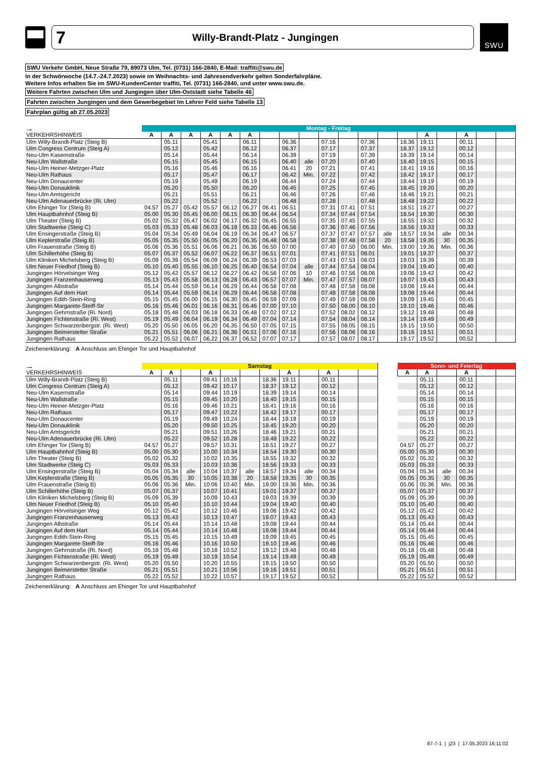7 Willy-Brandt-Platz - Jungingen
SWU
SWU Verkehr GmbH, Neue Straße 79, 89073 Ulm, Tel. (0731) 166-2840, E-Mail: traffiti@swu.de
In der Schwörwoche (14.7.-24.7.2023) sowie im Weihnachts- und Jahresendverkehr gelten Sonderfahrpläne.
Weitere Infos erhalten Sie im SWU-KundenCenter traffiti, Tel. (0731) 166-2840, und unter www.swu.de.
Weitere Fahrten zwischen Ulm und Jungingen über Ulm-Oststadt siehe Tabelle 46
Fahrten zwischen Jungingen und dem Gewerbegebiet Im Lehrer Feld siehe Tabelle 13
Fahrplan gültig ab 27.05.2023
| → | Montag - Freitag | | | | | | | | | | | | | | | | | | |
| VERKEHRSHINWEIS | A | A | A | A | A | A | | | | | | | | | A | | A | | |
| Ulm Willy-Brandt-Platz (Steig B) | | 05.11 | | 05.41 | | 06.11 | | 06.36 | | 07.16 | | 07.36 | | 18.36 | 19.11 | | 00.11 | | |
| Ulm Congress Centrum (Steig A) | | 05.12 | | 05.42 | | 06.12 | | 06.37 | | 07.17 | | 07.37 | | 18.37 | 19.12 | | 00.12 | | |
| Neu-Ulm Kasernstraße | | 05.14 | | 05.44 | | 06.14 | | 06.39 | | 07.19 | | 07.39 | | 18.39 | 19.14 | | 00.14 | | |
| Neu-Ulm Wallstraße | | 05.15 | | 05.45 | | 06.15 | | 06.40 | alle | 07.20 | | 07.40 | | 18.40 | 19.15 | | 00.15 | | |
| Neu-Ulm Heiner-Metzger-Platz | | 05.16 | | 05.46 | | 06.16 | | 06.41 | 20 | 07.21 | | 07.41 | | 18.41 | 19.16 | | 00.16 | | |
| Neu-Ulm Rathaus | | 05.17 | | 05.47 | | 06.17 | | 06.42 | Min. | 07.22 | | 07.42 | | 18.42 | 19.17 | | 00.17 | | |
| Neu-Ulm Donaucenter | | 05.19 | | 05.49 | | 06.19 | | 06.44 | | 07.24 | | 07.44 | | 18.44 | 19.19 | | 00.19 | | |
| Neu-Ulm Donauklinik | | 05.20 | | 05.50 | | 06.20 | | 06.45 | | 07.25 | | 07.45 | | 18.45 | 19.20 | | 00.20 | | |
| Neu-Ulm Amtsgericht | | 05.21 | | 05.51 | | 06.21 | | 06.46 | | 07.26 | | 07.46 | | 18.46 | 19.21 | | 00.21 | | |
| Neu-Ulm Adenauerbrücke (Ri. Ulm) | | 05.22 | | 05.52 | | 06.22 | | 06.48 | | 07.28 | | 07.48 | | 18.48 | 19.22 | | 00.22 | | |
| Ulm Ehinger Tor (Steig B) | 04.57 | 05.27 | 05.42 | 05.57 | 06.12 | 06.27 | 06.41 | 06.51 | | 07.31 | 07.41 | 07.51 | | 18.51 | 19.27 | | 00.27 | | |
| Ulm Hauptbahnhof (Steig B) | 05.00 | 05.30 | 05.45 | 06.00 | 06.15 | 06.30 | 06.44 | 06.54 | | 07.34 | 07.44 | 07.54 | | 18.54 | 19.30 | | 00.30 | | |
| Ulm Theater (Steig B) | 05.02 | 05.32 | 05.47 | 06.02 | 06.17 | 06.32 | 06.45 | 06.55 | | 07.35 | 07.45 | 07.55 | | 18.55 | 19.32 | | 00.32 | | |
| Ulm Stadtwerke (Steig C) | 05.03 | 05.33 | 05.48 | 06.03 | 06.18 | 06.33 | 06.46 | 06.56 | | 07.36 | 07.46 | 07.56 | | 18.56 | 19.33 | | 00.33 | | |
| Ulm Ensingerstraße (Steig B) | 05.04 | 05.34 | 05.49 | 06.04 | 06.19 | 06.34 | 06.47 | 06.57 | | 07.37 | 07.47 | 07.57 | alle | 18.57 | 19.34 | alle | 00.34 | | |
| Ulm Keplerstraße (Steig B) | 05.05 | 05.35 | 05.50 | 06.05 | 06.20 | 06.35 | 06.48 | 06.58 | | 07.38 | 07.48 | 07.58 | 20 | 18.58 | 19.35 | 30 | 00.35 | | |
| Ulm Frauenstraße (Steig B) | 05.06 | 05.36 | 05.51 | 06.06 | 06.21 | 06.36 | 06.50 | 07.00 | | 07.40 | 07.50 | 08.00 | Min. | 19.00 | 19.36 | Min. | 00.36 | | |
| Ulm Schillerhöhe (Steig B) | 05.07 | 05.37 | 05.52 | 06.07 | 06.22 | 06.37 | 06.51 | 07.01 | | 07.41 | 07.51 | 08.01 | | 19.01 | 19.37 | | 00.37 | | |
| Ulm Kliniken Michelsberg (Steig B) | 05.09 | 05.39 | 05.54 | 06.09 | 06.24 | 06.39 | 06.53 | 07.03 | | 07.43 | 07.53 | 08.03 | | 19.03 | 19.39 | | 00.39 | | |
| Ulm Neuer Friedhof (Steig B) | 05.10 | 05.40 | 05.55 | 06.10 | 06.25 | 06.40 | 06.54 | 07.04 | alle | 07.44 | 07.54 | 08.04 | | 19.04 | 19.40 | | 00.40 | | |
| Jungingen Hörvelsinger Weg | 05.12 | 05.42 | 05.57 | 06.12 | 06.27 | 06.42 | 06.56 | 07.06 | 10 | 07.46 | 07.56 | 08.06 | | 19.06 | 19.42 | | 00.42 | | |
| Jungingen Franzenhauserweg | 05.13 | 05.43 | 05.58 | 06.13 | 06.28 | 06.43 | 06.57 | 07.07 | Min. | 07.47 | 07.57 | 08.07 | | 19.07 | 19.43 | | 00.43 | | |
| Jungingen Albstraße | 05.14 | 05.44 | 05.59 | 06.14 | 06.29 | 06.44 | 06.58 | 07.08 | | 07.48 | 07.58 | 08.08 | | 19.08 | 19.44 | | 00.44 | | |
| Jungingen Auf dem Hart | 05.14 | 05.44 | 05.59 | 06.14 | 06.29 | 06.44 | 06.58 | 07.08 | | 07.48 | 07.58 | 08.08 | | 19.08 | 19.44 | | 00.44 | | |
| Jungingen Edith-Stein-Ring | 05.15 | 05.45 | 06.00 | 06.15 | 06.30 | 06.45 | 06.59 | 07.09 | | 07.49 | 07.59 | 08.09 | | 19.09 | 19.45 | | 00.45 | | |
| Jungingen Margarete-Steiff-Str | 05.16 | 05.46 | 06.01 | 06.16 | 06.31 | 06.46 | 07.00 | 07.10 | | 07.50 | 08.00 | 08.10 | | 19.10 | 19.46 | | 00.46 | | |
| Jungingen Gehrnstraße (Ri. Nord) | 05.18 | 05.48 | 06.03 | 06.18 | 06.33 | 06.48 | 07.02 | 07.12 | | 07.52 | 08.02 | 08.12 | | 19.12 | 19.48 | | 00.48 | | |
| Jungingen Fichtenstraße (Ri. West) | 05.19 | 05.49 | 06.04 | 06.19 | 06.34 | 06.49 | 07.04 | 07.14 | | 07.54 | 08.04 | 08.14 | | 19.14 | 19.49 | | 00.49 | | |
| Jungingen Schwarzenbergstr. (Ri. West) | 05.20 | 05.50 | 06.05 | 06.20 | 06.35 | 06.50 | 07.05 | 07.15 | | 07.55 | 08.05 | 08.15 | | 19.15 | 19.50 | | 00.50 | | |
| Jungingen Beimerstetter Straße | 05.21 | 05.51 | 06.06 | 06.21 | 06.36 | 06.51 | 07.06 | 07.16 | | 07.56 | 08.06 | 08.16 | | 19.16 | 19.51 | | 00.51 | | |
| Jungingen Rathaus | 05.22 | 05.52 | 06.07 | 06.22 | 06.37 | 06.52 | 07.07 | 07.17 | | 07.57 | 08.07 | 08.17 | | 19.17 | 19.52 | | 00.52 | | |
Zeichenerklärung: A Anschluss am Ehinger Tor und Hauptbahnhof
| → | Samstag | | | | | | | | | | | | | Sonn- und Feiertag | | | | | |
| VERKEHRSHINWEIS | A | A | | A | | | | A | | A | | | | A | A | | A | | |
| Ulm Willy-Brandt-Platz (Steig B) | | 05.11 | | 09.41 | 10.16 | | 18.36 | 19.11 | | 00.11 | | | | | 05.11 | | 00.11 | | |
| Ulm Congress Centrum (Steig A) | | 05.12 | | 09.42 | 10.17 | | 18.37 | 19.12 | | 00.12 | | | | | 05.12 | | 00.12 | | |
| Neu-Ulm Kasernstraße | | 05.14 | | 09.44 | 10.19 | | 18.39 | 19.14 | | 00.14 | | | | | 05.14 | | 00.14 | | |
| Neu-Ulm Wallstraße | | 05.15 | | 09.45 | 10.20 | | 18.40 | 19.15 | | 00.15 | | | | | 05.15 | | 00.15 | | |
| Neu-Ulm Heiner-Metzger-Platz | | 05.16 | | 09.46 | 10.21 | | 18.41 | 19.16 | | 00.16 | | | | | 05.16 | | 00.16 | | |
| Neu-Ulm Rathaus | | 05.17 | | 09.47 | 10.22 | | 18.42 | 19.17 | | 00.17 | | | | | 05.17 | | 00.17 | | |
| Neu-Ulm Donaucenter | | 05.19 | | 09.49 | 10.24 | | 18.44 | 19.19 | | 00.19 | | | | | 05.19 | | 00.19 | | |
| Neu-Ulm Donauklinik | | 05.20 | | 09.50 | 10.25 | | 18.45 | 19.20 | | 00.20 | | | | | 05.20 | | 00.20 | | |
| Neu-Ulm Amtsgericht | | 05.21 | | 09.51 | 10.26 | | 18.46 | 19.21 | | 00.21 | | | | | 05.21 | | 00.21 | | |
| Neu-Ulm Adenauerbrücke (Ri. Ulm) | | 05.22 | | 09.52 | 10.28 | | 18.48 | 19.22 | | 00.22 | | | | | 05.22 | | 00.22 | | |
| Ulm Ehinger Tor (Steig B) | 04.57 | 05.27 | | 09.57 | 10.31 | | 18.51 | 19.27 | | 00.27 | | | | 04.57 | 05.27 | | 00.27 | | |
| Ulm Hauptbahnhof (Steig B) | 05.00 | 05.30 | | 10.00 | 10.34 | | 18.54 | 19.30 | | 00.30 | | | | 05.00 | 05.30 | | 00.30 | | |
| Ulm Theater (Steig B) | 05.02 | 05.32 | | 10.02 | 10.35 | | 18.55 | 19.32 | | 00.32 | | | | 05.02 | 05.32 | | 00.32 | | |
| Ulm Stadtwerke (Steig C) | 05.03 | 05.33 | | 10.03 | 10.36 | | 18.56 | 19.33 | | 00.33 | | | | 05.03 | 05.33 | | 00.33 | | |
| Ulm Ensingerstraße (Steig B) | 05.04 | 05.34 | alle | 10.04 | 10.37 | alle | 18.57 | 19.34 | alle | 00.34 | | | | 05.04 | 05.34 | alle | 00.34 | | |
| Ulm Keplerstraße (Steig B) | 05.05 | 05.35 | 30 | 10.05 | 10.38 | 20 | 18.58 | 19.35 | 30 | 00.35 | | | | 05.05 | 05.35 | 30 | 00.35 | | |
| Ulm Frauenstraße (Steig B) | 05.06 | 05.36 | Min. | 10.06 | 10.40 | Min. | 19.00 | 19.36 | Min. | 00.36 | | | | 05.06 | 05.36 | Min. | 00.36 | | |
| Ulm Schillerhöhe (Steig B) | 05.07 | 05.37 | | 10.07 | 10.41 | | 19.01 | 19.37 | | 00.37 | | | | 05.07 | 05.37 | | 00.37 | | |
| Ulm Kliniken Michelsberg (Steig B) | 05.09 | 05.39 | | 10.09 | 10.43 | | 19.03 | 19.39 | | 00.39 | | | | 05.09 | 05.39 | | 00.39 | | |
| Ulm Neuer Friedhof (Steig B) | 05.10 | 05.40 | | 10.10 | 10.44 | | 19.04 | 19.40 | | 00.40 | | | | 05.10 | 05.40 | | 00.40 | | |
| Jungingen Hörvelsinger Weg | 05.12 | 05.42 | | 10.12 | 10.46 | | 19.06 | 19.42 | | 00.42 | | | | 05.12 | 05.42 | | 00.42 | | |
| Jungingen Franzenhauserweg | 05.13 | 05.43 | | 10.13 | 10.47 | | 19.07 | 19.43 | | 00.43 | | | | 05.13 | 05.43 | | 00.43 | | |
| Jungingen Albstraße | 05.14 | 05.44 | | 10.14 | 10.48 | | 19.08 | 19.44 | | 00.44 | | | | 05.14 | 05.44 | | 00.44 | | |
| Jungingen Auf dem Hart | 05.14 | 05.44 | | 10.14 | 10.48 | | 19.08 | 19.44 | | 00.44 | | | | 05.14 | 05.44 | | 00.44 | | |
| Jungingen Edith-Stein-Ring | 05.15 | 05.45 | | 10.15 | 10.49 | | 19.09 | 19.45 | | 00.45 | | | | 05.15 | 05.45 | | 00.45 | | |
| Jungingen Margarete-Steiff-Str | 05.16 | 05.46 | | 10.16 | 10.50 | | 19.10 | 19.46 | | 00.46 | | | | 05.16 | 05.46 | | 00.46 | | |
| Jungingen Gehrnstraße (Ri. Nord) | 05.18 | 05.48 | | 10.18 | 10.52 | | 19.12 | 19.48 | | 00.48 | | | | 05.18 | 05.48 | | 00.48 | | |
| Jungingen Fichtenstraße (Ri. West) | 05.19 | 05.49 | | 10.19 | 10.54 | | 19.14 | 19.49 | | 00.49 | | | | 05.19 | 05.49 | | 00.49 | | |
| Jungingen Schwarzenbergstr. (Ri. West) | 05.20 | 05.50 | | 10.20 | 10.55 | | 19.15 | 19.50 | | 00.50 | | | | 05.20 | 05.50 | | 00.50 | | |
| Jungingen Beimerstetter Straße | 05.21 | 05.51 | | 10.21 | 10.56 | | 19.16 | 19.51 | | 00.51 | | | | 05.21 | 05.51 | | 00.51 | | |
| Jungingen Rathaus | 05.22 | 05.52 | | 10.22 | 10.57 | | 19.17 | 19.52 | | 00.52 | | | | 05.22 | 05.52 | | 00.52 | | |
Zeichenerklärung: A Anschluss am Ehinger Tor und Hauptbahnhof
87-7-1 | j23 | 17.05.2023 16:11:02